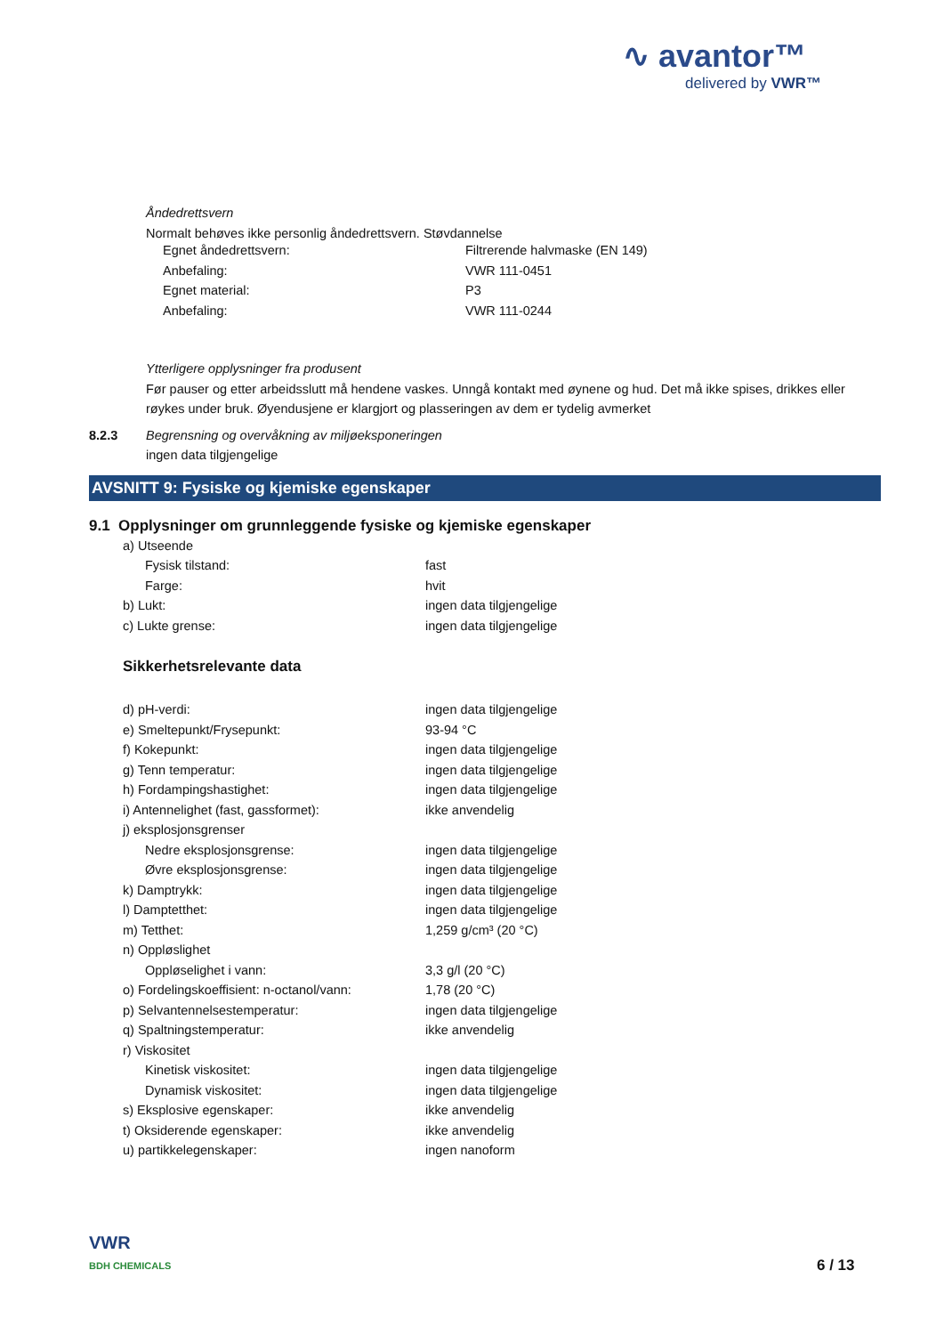∿ avantor™
delivered by VWR™
Åndedrettsvern
Normalt behøves ikke personlig åndedrettsvern. Støvdannelse
| Egnet åndedrettsvern: | Filtrerende halvmaske (EN 149) |
| Anbefaling: | VWR 111-0451 |
| Egnet material: | P3 |
| Anbefaling: | VWR 111-0244 |
Ytterligere opplysninger fra produsent
Før pauser og etter arbeidsslutt må hendene vaskes. Unngå kontakt med øynene og hud. Det må ikke spises, drikkes eller røykes under bruk. Øyendusjene er klargjort og plasseringen av dem er tydelig avmerket
| 8.2.3 | Begrensning og overvåkning av miljøeksponeringen |
| | ingen data tilgjengelige |
AVSNITT 9: Fysiske og kjemiske egenskaper
9.1 Opplysninger om grunnleggende fysiske og kjemiske egenskaper
| a) Utseende | |
| Fysisk tilstand: | fast |
| Farge: | hvit |
| b) Lukt: | ingen data tilgjengelige |
| c) Lukte grense: | ingen data tilgjengelige |
Sikkerhetsrelevante data
| d) pH-verdi: | ingen data tilgjengelige |
| e) Smeltepunkt/Frysepunkt: | 93-94 °C |
| f) Kokepunkt: | ingen data tilgjengelige |
| g) Tenn temperatur: | ingen data tilgjengelige |
| h) Fordampingshastighet: | ingen data tilgjengelige |
| i) Antennelighet (fast, gassformet): | ikke anvendelig |
| j) eksplosjonsgrenser | |
| Nedre eksplosjonsgrense: | ingen data tilgjengelige |
| Øvre eksplosjonsgrense: | ingen data tilgjengelige |
| k) Damptrykk: | ingen data tilgjengelige |
| l) Damptetthet: | ingen data tilgjengelige |
| m) Tetthet: | 1,259 g/cm³ (20 °C) |
| n) Oppløslighet | |
| Oppløselighet i vann: | 3,3 g/l (20 °C) |
| o) Fordelingskoeffisient: n-octanol/vann: | 1,78 (20 °C) |
| p) Selvantennelsestemperatur: | ingen data tilgjengelige |
| q) Spaltningstemperatur: | ikke anvendelig |
| r) Viskositet | |
| Kinetisk viskositet: | ingen data tilgjengelige |
| Dynamisk viskositet: | ingen data tilgjengelige |
| s) Eksplosive egenskaper: | ikke anvendelig |
| t) Oksiderende egenskaper: | ikke anvendelig |
| u) partikkelegenskaper: | ingen nanoform |
VWR
BDH CHEMICALS
6 / 13